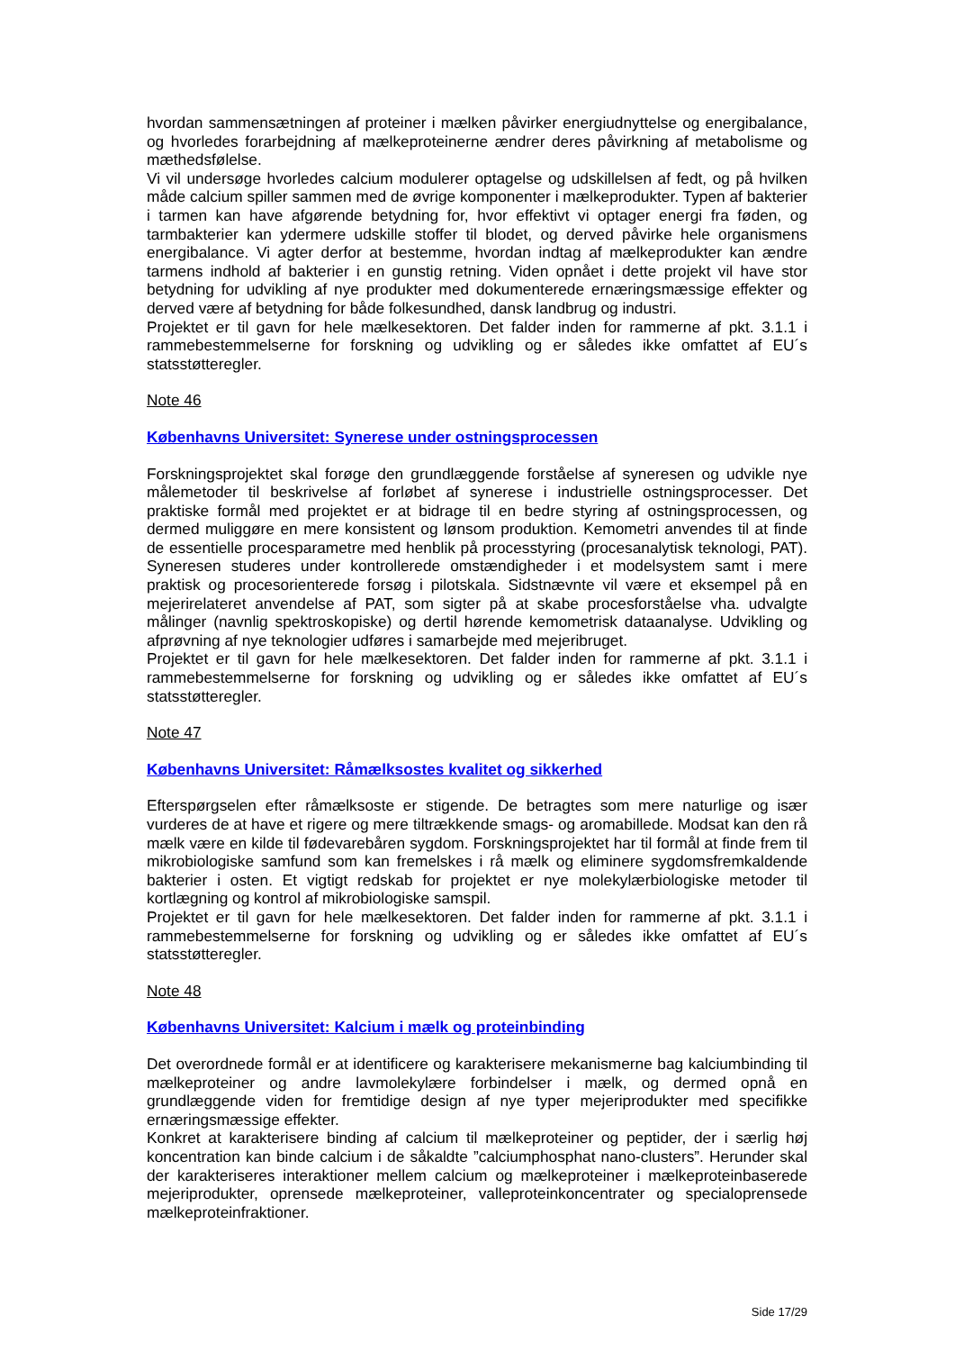hvordan sammensætningen af proteiner i mælken påvirker energiudnyttelse og energibalance, og hvorledes forarbejdning af mælkeproteinerne ændrer deres påvirkning af metabolisme og mæthedsfølelse.
Vi vil undersøge hvorledes calcium modulerer optagelse og udskillelsen af fedt, og på hvilken måde calcium spiller sammen med de øvrige komponenter i mælkeprodukter. Typen af bakterier i tarmen kan have afgørende betydning for, hvor effektivt vi optager energi fra føden, og tarmbakterier kan ydermere udskille stoffer til blodet, og derved påvirke hele organismens energibalance. Vi agter derfor at bestemme, hvordan indtag af mælkeprodukter kan ændre tarmens indhold af bakterier i en gunstig retning. Viden opnået i dette projekt vil have stor betydning for udvikling af nye produkter med dokumenterede ernæringsmæssige effekter og derved være af betydning for både folkesundhed, dansk landbrug og industri.
Projektet er til gavn for hele mælkesektoren. Det falder inden for rammerne af pkt. 3.1.1 i rammebestemmelserne for forskning og udvikling og er således ikke omfattet af EU´s statsstøtteregler.
Note 46
Københavns Universitet: Synerese under ostningsprocessen
Forskningsprojektet skal forøge den grundlæggende forståelse af syneresen og udvikle nye målemetoder til beskrivelse af forløbet af synerese i industrielle ostningsprocesser. Det praktiske formål med projektet er at bidrage til en bedre styring af ostningsprocessen, og dermed muliggøre en mere konsistent og lønsom produktion. Kemometri anvendes til at finde de essentielle procesparametre med henblik på processtyring (procesanalytisk teknologi, PAT). Syneresen studeres under kontrollerede omstændigheder i et modelsystem samt i mere praktisk og procesorienterede forsøg i pilotskala. Sidstnævnte vil være et eksempel på en mejerirelateret anvendelse af PAT, som sigter på at skabe procesforståelse vha. udvalgte målinger (navnlig spektroskopiske) og dertil hørende kemometrisk dataanalyse. Udvikling og afprøvning af nye teknologier udføres i samarbejde med mejeribruget.
Projektet er til gavn for hele mælkesektoren. Det falder inden for rammerne af pkt. 3.1.1 i rammebestemmelserne for forskning og udvikling og er således ikke omfattet af EU´s statsstøtteregler.
Note 47
Københavns Universitet: Råmælksostes kvalitet og sikkerhed
Efterspørgselen efter råmælksoste er stigende. De betragtes som mere naturlige og især vurderes de at have et rigere og mere tiltrækkende smags- og aromabillede. Modsat kan den rå mælk være en kilde til fødevarebåren sygdom. Forskningsprojektet har til formål at finde frem til mikrobiologiske samfund som kan fremelskes i rå mælk og eliminere sygdomsfremkaldende bakterier i osten. Et vigtigt redskab for projektet er nye molekylærbiologiske metoder til kortlægning og kontrol af mikrobiologiske samspil.
Projektet er til gavn for hele mælkesektoren. Det falder inden for rammerne af pkt. 3.1.1 i rammebestemmelserne for forskning og udvikling og er således ikke omfattet af EU´s statsstøtteregler.
Note 48
Københavns Universitet: Kalcium i mælk og proteinbinding
Det overordnede formål er at identificere og karakterisere mekanismerne bag kalciumbinding til mælkeproteiner og andre lavmolekylære forbindelser i mælk, og dermed opnå en grundlæggende viden for fremtidige design af nye typer mejeriprodukter med specifikke ernæringsmæssige effekter.
Konkret at karakterisere binding af calcium til mælkeproteiner og peptider, der i særlig høj koncentration kan binde calcium i de såkaldte ”calciumphosphat nano-clusters”. Herunder skal der karakteriseres interaktioner mellem calcium og mælkeproteiner i mælkeproteinbaserede mejeriprodukter, oprensede mælkeproteiner, valleproteinkoncentrater og specialoprensede mælkeproteinfraktioner.
Side 17/29